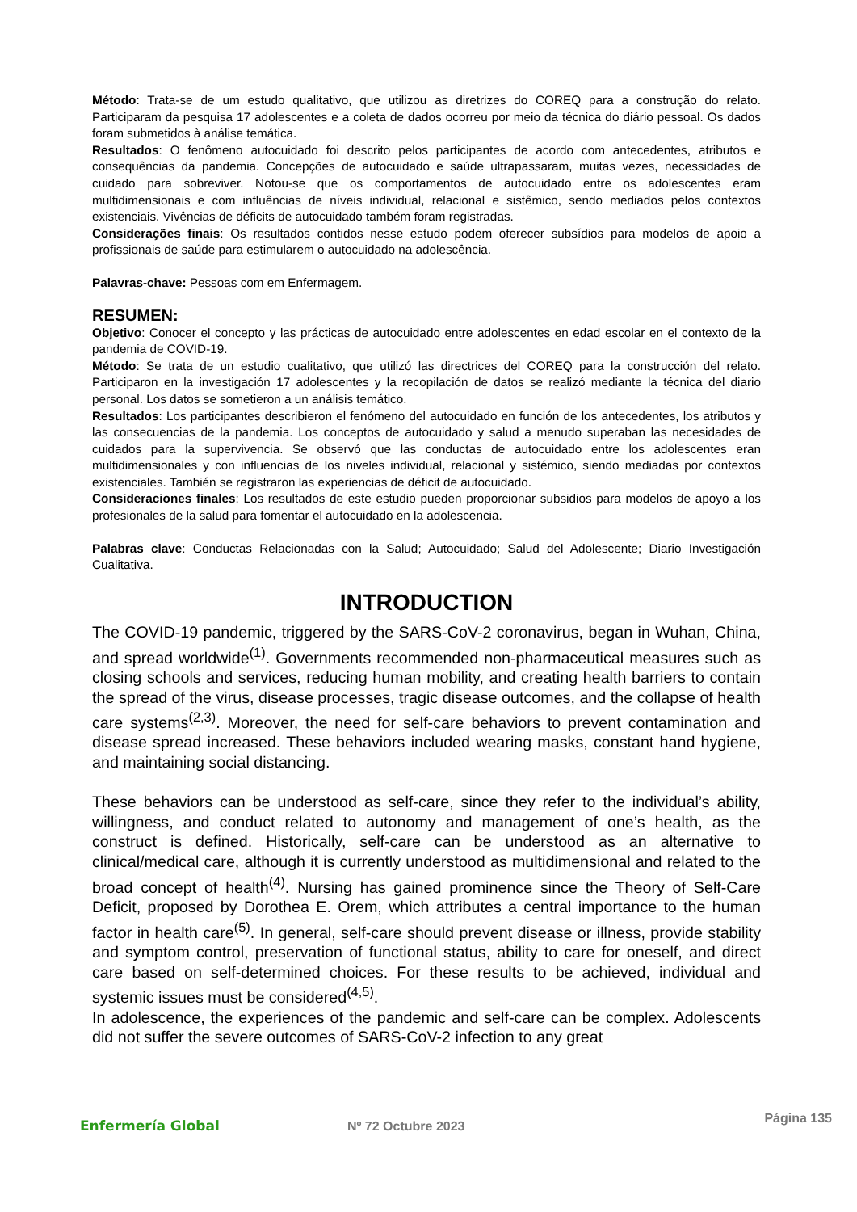Método: Trata-se de um estudo qualitativo, que utilizou as diretrizes do COREQ para a construção do relato. Participaram da pesquisa 17 adolescentes e a coleta de dados ocorreu por meio da técnica do diário pessoal. Os dados foram submetidos à análise temática.
Resultados: O fenômeno autocuidado foi descrito pelos participantes de acordo com antecedentes, atributos e consequências da pandemia. Concepções de autocuidado e saúde ultrapassaram, muitas vezes, necessidades de cuidado para sobreviver. Notou-se que os comportamentos de autocuidado entre os adolescentes eram multidimensionais e com influências de níveis individual, relacional e sistêmico, sendo mediados pelos contextos existenciais. Vivências de déficits de autocuidado também foram registradas.
Considerações finais: Os resultados contidos nesse estudo podem oferecer subsídios para modelos de apoio a profissionais de saúde para estimularem o autocuidado na adolescência.
Palavras-chave: Pessoas com em Enfermagem.
RESUMEN:
Objetivo: Conocer el concepto y las prácticas de autocuidado entre adolescentes en edad escolar en el contexto de la pandemia de COVID-19.
Método: Se trata de un estudio cualitativo, que utilizó las directrices del COREQ para la construcción del relato. Participaron en la investigación 17 adolescentes y la recopilación de datos se realizó mediante la técnica del diario personal. Los datos se sometieron a un análisis temático.
Resultados: Los participantes describieron el fenómeno del autocuidado en función de los antecedentes, los atributos y las consecuencias de la pandemia. Los conceptos de autocuidado y salud a menudo superaban las necesidades de cuidados para la supervivencia. Se observó que las conductas de autocuidado entre los adolescentes eran multidimensionales y con influencias de los niveles individual, relacional y sistémico, siendo mediadas por contextos existenciales. También se registraron las experiencias de déficit de autocuidado.
Consideraciones finales: Los resultados de este estudio pueden proporcionar subsidios para modelos de apoyo a los profesionales de la salud para fomentar el autocuidado en la adolescencia.
Palabras clave: Conductas Relacionadas con la Salud; Autocuidado; Salud del Adolescente; Diario Investigación Cualitativa.
INTRODUCTION
The COVID-19 pandemic, triggered by the SARS-CoV-2 coronavirus, began in Wuhan, China, and spread worldwide<sup>(1)</sup>. Governments recommended non-pharmaceutical measures such as closing schools and services, reducing human mobility, and creating health barriers to contain the spread of the virus, disease processes, tragic disease outcomes, and the collapse of health care systems<sup>(2,3)</sup>. Moreover, the need for self-care behaviors to prevent contamination and disease spread increased. These behaviors included wearing masks, constant hand hygiene, and maintaining social distancing.
These behaviors can be understood as self-care, since they refer to the individual’s ability, willingness, and conduct related to autonomy and management of one’s health, as the construct is defined. Historically, self-care can be understood as an alternative to clinical/medical care, although it is currently understood as multidimensional and related to the broad concept of health<sup>(4)</sup>. Nursing has gained prominence since the Theory of Self-Care Deficit, proposed by Dorothea E. Orem, which attributes a central importance to the human factor in health care<sup>(5)</sup>. In general, self-care should prevent disease or illness, provide stability and symptom control, preservation of functional status, ability to care for oneself, and direct care based on self-determined choices. For these results to be achieved, individual and systemic issues must be considered<sup>(4,5)</sup>.
In adolescence, the experiences of the pandemic and self-care can be complex. Adolescents did not suffer the severe outcomes of SARS-CoV-2 infection to any great
Enfermería Global Nº 72 Octubre 2023
Página 135